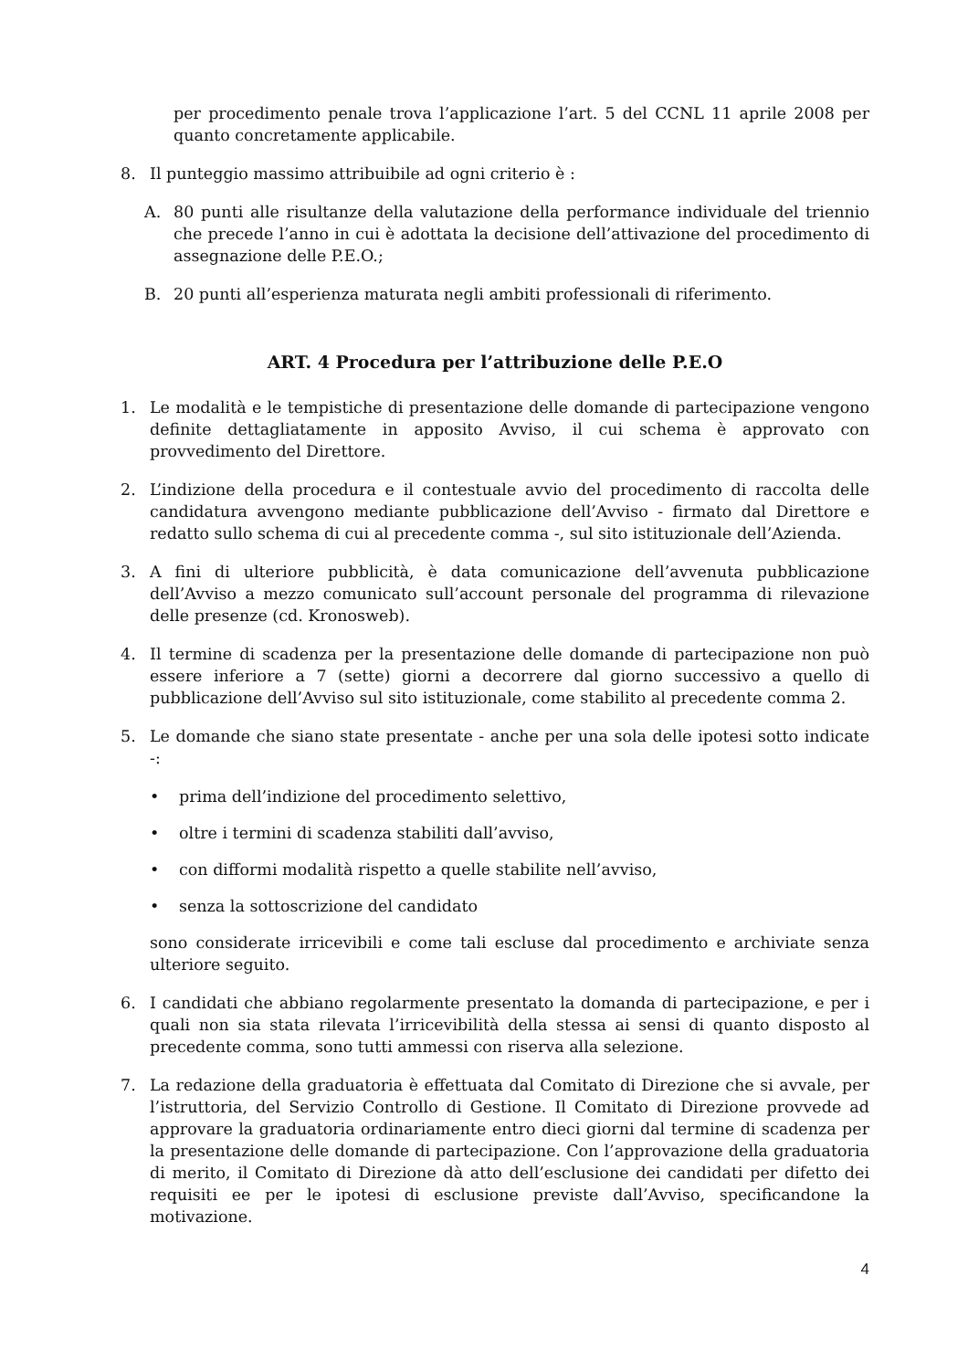per procedimento penale trova l’applicazione l’art. 5 del CCNL 11 aprile 2008 per quanto concretamente applicabile.
8. Il punteggio massimo attribuibile ad ogni criterio è :
A. 80 punti alle risultanze della valutazione della performance individuale del triennio che precede l’anno in cui è adottata la decisione dell’attivazione del procedimento di assegnazione delle P.E.O.;
B. 20 punti all’esperienza maturata negli ambiti professionali di riferimento.
ART. 4 Procedura per l’attribuzione delle P.E.O
1. Le modalità e le tempistiche di presentazione delle domande di partecipazione vengono definite dettagliatamente in apposito Avviso, il cui schema è approvato con provvedimento del Direttore.
2. L’indizione della procedura e il contestuale avvio del procedimento di raccolta delle candidatura avvengono mediante pubblicazione dell’Avviso - firmato dal Direttore e redatto sullo schema di cui al precedente comma -, sul sito istituzionale dell’Azienda.
3. A fini di ulteriore pubblicità, è data comunicazione dell’avvenuta pubblicazione dell’Avviso a mezzo comunicato sull’account personale del programma di rilevazione delle presenze (cd. Kronosweb).
4. Il termine di scadenza per la presentazione delle domande di partecipazione non può essere inferiore a 7 (sette) giorni a decorrere dal giorno successivo a quello di pubblicazione dell’Avviso sul sito istituzionale, come stabilito al precedente comma 2.
5. Le domande che siano state presentate - anche per una sola delle ipotesi sotto indicate -:
• prima dell’indizione del procedimento selettivo,
• oltre i termini di scadenza stabiliti dall’avviso,
• con difformi modalità rispetto a quelle stabilite nell’avviso,
• senza la sottoscrizione del candidato
sono considerate irricevibili e come tali escluse dal procedimento e archiviate senza ulteriore seguito.
6. I candidati che abbiano regolarmente presentato la domanda di partecipazione, e per i quali non sia stata rilevata l’irricevibilità della stessa ai sensi di quanto disposto al precedente comma, sono tutti ammessi con riserva alla selezione.
7. La redazione della graduatoria è effettuata dal Comitato di Direzione che si avvale, per l’istruttoria, del Servizio Controllo di Gestione. Il Comitato di Direzione provvede ad approvare la graduatoria ordinariamente entro dieci giorni dal termine di scadenza per la presentazione delle domande di partecipazione. Con l’approvazione della graduatoria di merito, il Comitato di Direzione dà atto dell’esclusione dei candidati per difetto dei requisiti ee per le ipotesi di esclusione previste dall’Avviso, specificandone la motivazione.
4